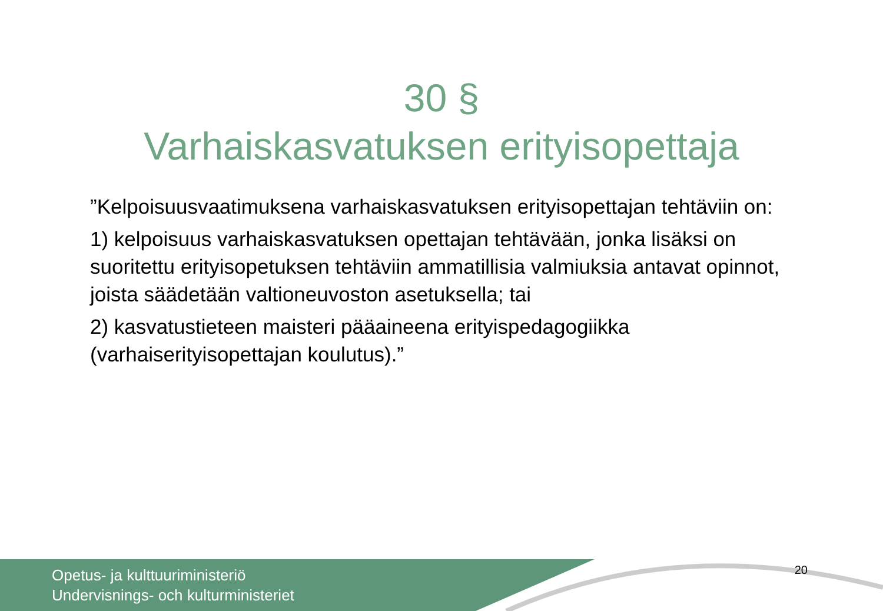30 §
Varhaiskasvatuksen erityisopettaja
”Kelpoisuusvaatimuksena varhaiskasvatuksen erityisopettajan tehtäviin on:
1) kelpoisuus varhaiskasvatuksen opettajan tehtävään, jonka lisäksi on suoritettu erityisopetuksen tehtäviin ammatillisia valmiuksia antavat opinnot, joista säädetään valtioneuvoston asetuksella; tai
2) kasvatustieteen maisteri pääaineena erityispedagogiikka (varhaiserityisopettajan koulutus).”
Opetus- ja kulttuuriministeriö
Undervisnings- och kulturministeriet
20